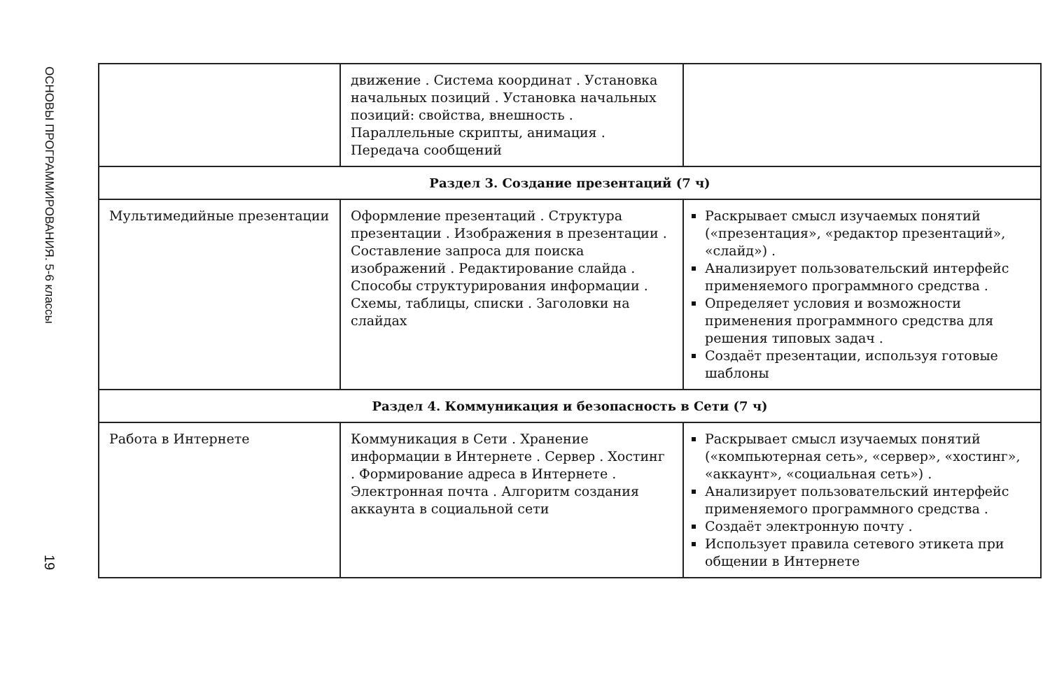ОСНОВЫ ПРОГРАММИРОВАНИЯ. 5-6 классы
19
| | движение . Система координат . Установка начальных позиций . Установка начальных позиций: свойства, внешность . Параллельные скрипты, анимация . Передача сообщений | |
| Раздел 3. Создание презентаций (7 ч) | | |
| Мультимедийные презентации | Оформление презентаций . Структура презентации . Изображения в презентации . Составление запроса для поиска изображений . Редактирование слайда . Способы структурирования информации . Схемы, таблицы, списки . Заголовки на слайдах | Раскрывает смысл изучаемых понятий («презентация», «редактор презентаций», «слайд») . Анализирует пользовательский интерфейс применяемого программного средства . Определяет условия и возможности применения программного средства для решения типовых задач . Создаёт презентации, используя готовые шаблоны |
| Раздел 4. Коммуникация и безопасность в Сети (7 ч) | | |
| Работа в Интернете | Коммуникация в Сети . Хранение информации в Интернете . Сервер . Хостинг . Формирование адреса в Интернете . Электронная почта . Алгоритм создания аккаунта в социальной сети | Раскрывает смысл изучаемых понятий («компьютерная сеть», «сервер», «хостинг», «аккаунт», «социальная сеть») . Анализирует пользовательский интерфейс применяемого программного средства . Создаёт электронную почту . Использует правила сетевого этикета при общении в Интернете |